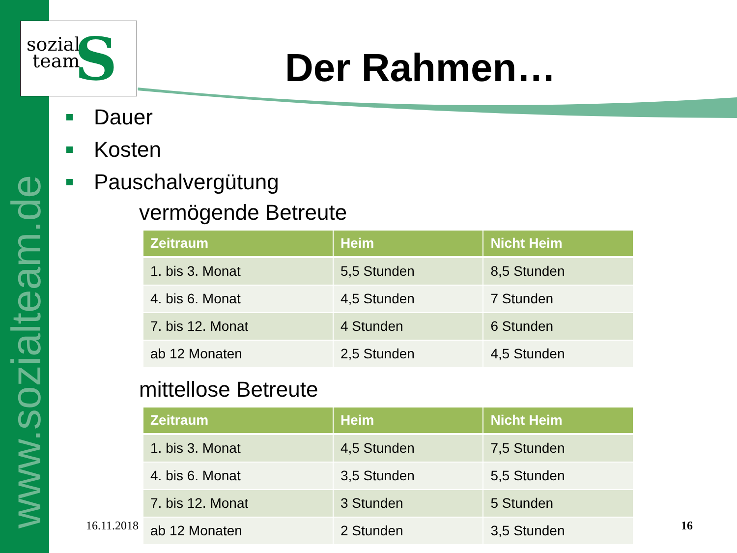www.sozialteam.de
sozial
team
S
Der Rahmen…
Dauer
Kosten
Pauschalvergütung
vermögende Betreute
| Zeitraum | Heim | Nicht Heim |
| --- | --- | --- |
| 1. bis 3. Monat | 5,5 Stunden | 8,5 Stunden |
| 4. bis 6. Monat | 4,5 Stunden | 7 Stunden |
| 7. bis 12. Monat | 4 Stunden | 6 Stunden |
| ab 12 Monaten | 2,5 Stunden | 4,5 Stunden |
mittellose Betreute
| Zeitraum | Heim | Nicht Heim |
| --- | --- | --- |
| 1. bis 3. Monat | 4,5 Stunden | 7,5 Stunden |
| 4. bis 6. Monat | 3,5 Stunden | 5,5 Stunden |
| 7. bis 12. Monat | 3 Stunden | 5 Stunden |
| ab 12 Monaten | 2 Stunden | 3,5 Stunden |
16.11.2018 16